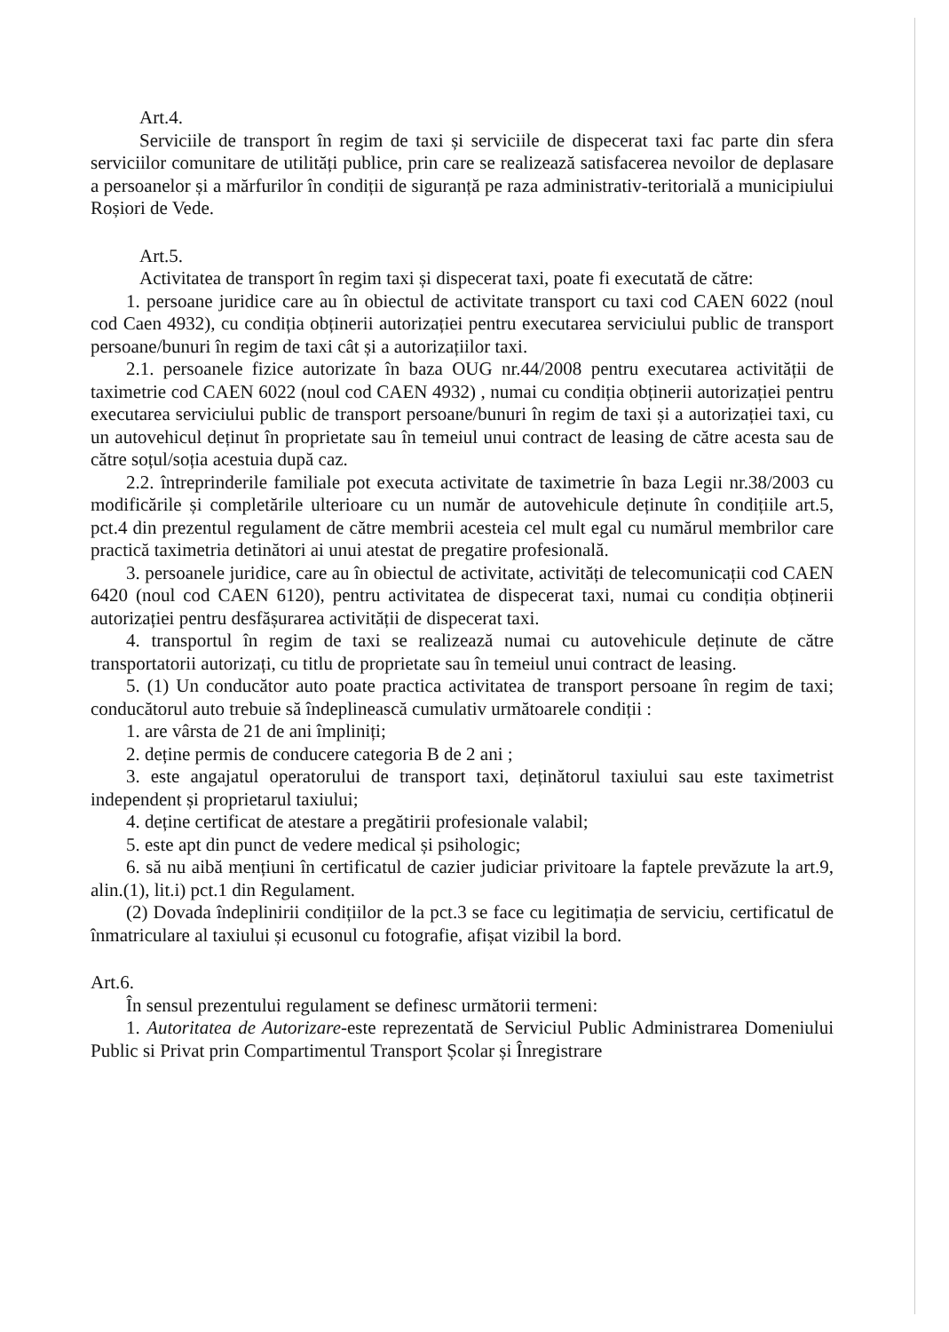Art.4.
Serviciile de transport în regim de taxi și serviciile de dispecerat taxi fac parte din sfera serviciilor comunitare de utilități publice, prin care se realizează satisfacerea nevoilor de deplasare a persoanelor și a mărfurilor în condiții de siguranță pe raza administrativ-teritorială a municipiului Roșiori de Vede.
Art.5.
Activitatea de transport în regim taxi și dispecerat taxi, poate fi executată de către:
1. persoane juridice care au în obiectul de activitate transport cu taxi cod CAEN 6022 (noul cod Caen 4932), cu condiția obținerii autorizației pentru executarea serviciului public de transport persoane/bunuri în regim de taxi cât și a autorizațiilor taxi.
2.1. persoanele fizice autorizate în baza OUG nr.44/2008 pentru executarea activității de taximetrie cod CAEN 6022 (noul cod CAEN 4932) , numai cu condiția obținerii autorizației pentru executarea serviciului public de transport persoane/bunuri în regim de taxi și a autorizației taxi, cu un autovehicul deținut în proprietate sau în temeiul unui contract de leasing de către acesta sau de către soțul/soția acestuia după caz.
2.2. întreprinderile familiale pot executa activitate de taximetrie în baza Legii nr.38/2003 cu modificările și completările ulterioare cu un număr de autovehicule deținute în condițiile art.5, pct.4 din prezentul regulament de către membrii acesteia cel mult egal cu numărul membrilor care practică taximetria detinători ai unui atestat de pregatire profesională.
3. persoanele juridice, care au în obiectul de activitate, activități de telecomunicații cod CAEN 6420 (noul cod CAEN 6120), pentru activitatea de dispecerat taxi, numai cu condiția obținerii autorizației pentru desfășurarea activității de dispecerat taxi.
4. transportul în regim de taxi se realizează numai cu autovehicule deținute de către transportatorii autorizați, cu titlu de proprietate sau în temeiul unui contract de leasing.
5. (1) Un conducător auto poate practica activitatea de transport persoane în regim de taxi; conducătorul auto trebuie să îndeplinească cumulativ următoarele condiții :
1. are vârsta de 21 de ani împliniți;
2. deține permis de conducere categoria B de 2 ani ;
3. este angajatul operatorului de transport taxi, deținătorul taxiului sau este taximetrist independent și proprietarul taxiului;
4. deține certificat de atestare a pregătirii profesionale valabil;
5. este apt din punct de vedere medical și psihologic;
6. să nu aibă mențiuni în certificatul de cazier judiciar privitoare la faptele prevăzute la art.9, alin.(1), lit.i) pct.1 din Regulament.
(2) Dovada îndeplinirii condițiilor de la pct.3 se face cu legitimația de serviciu, certificatul de înmatriculare al taxiului și ecusonul cu fotografie, afișat vizibil la bord.
Art.6.
În sensul prezentului regulament se definesc următorii termeni:
1. Autoritatea de Autorizare-este reprezentată de Serviciul Public Administrarea Domeniului Public si Privat prin Compartimentul Transport Școlar și Înregistrare